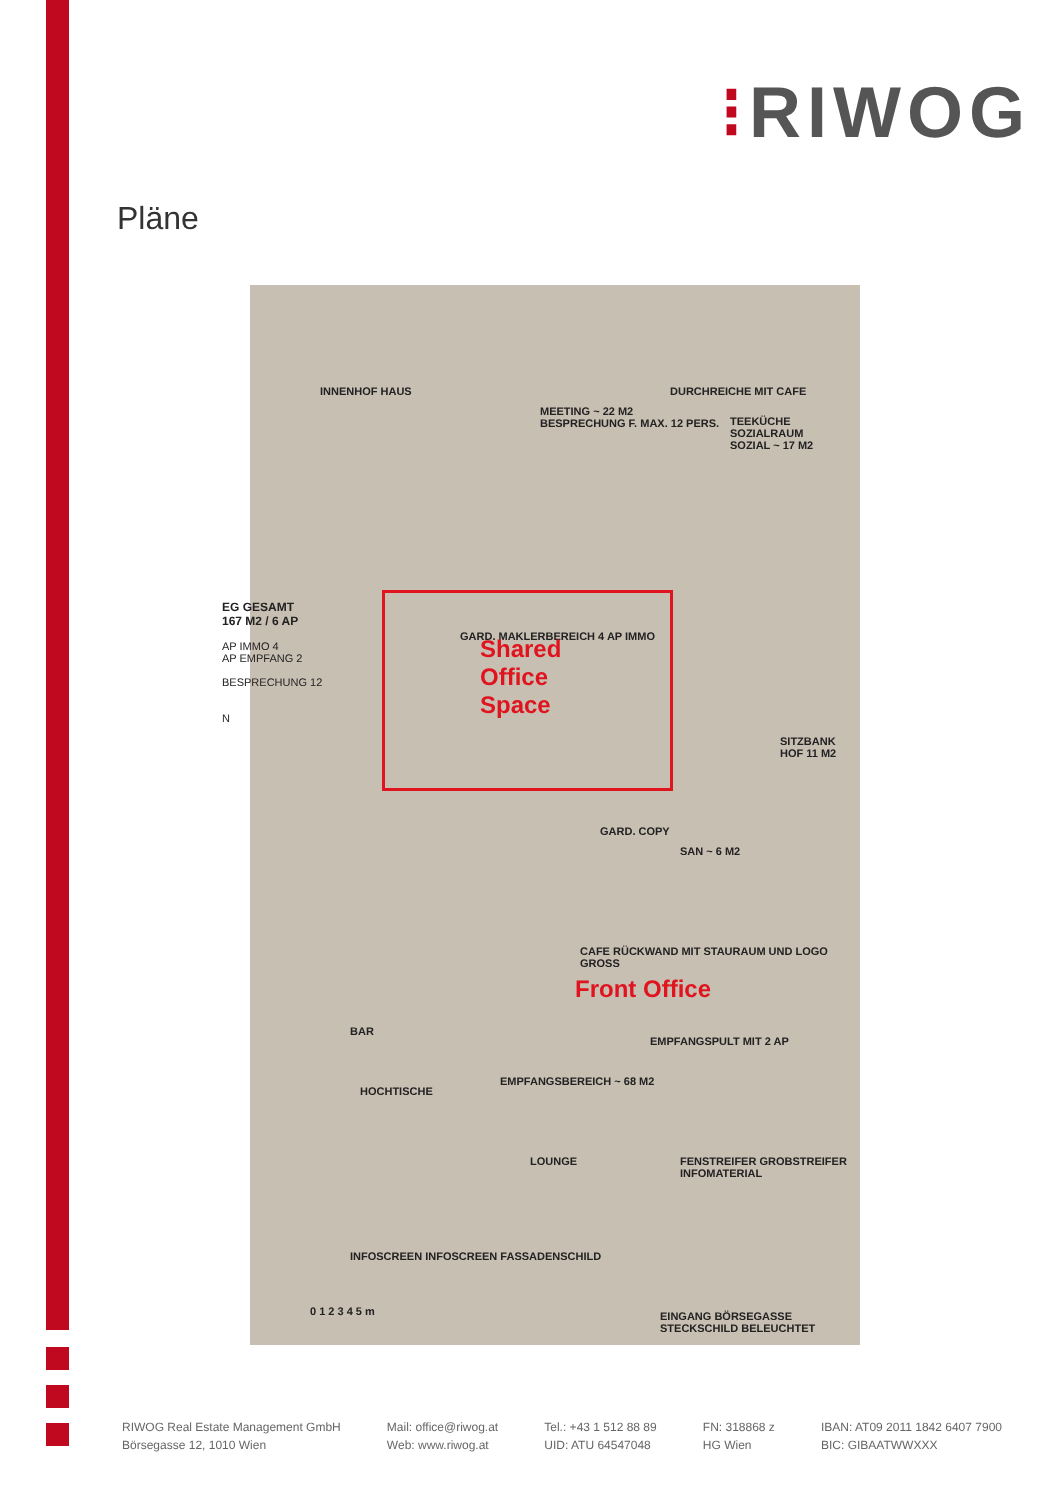⁝RIWOG
Pläne
MEETING ~ 22 M2
BESPRECHUNG F. MAX. 12 PERS.
DURCHREICHE MIT CAFE
TEEKÜCHE SOZIALRAUM
SOZIAL ~ 17 M2
INNENHOF HAUS
GARD. MAKLERBEREICH 4 AP IMMO
Shared
Office
Space
SITZBANK HOF 11 M2
GARD. COPY
SAN ~ 6 M2
CAFE RÜCKWAND MIT STAURAUM UND LOGO GROSS
Front Office
BAR
EMPFANGSPULT MIT 2 AP
EMPFANGSBEREICH ~ 68 M2
HOCHTISCHE
LOUNGE
FENSTREIFER GROBSTREIFER INFOMATERIAL
INFOSCREEN INFOSCREEN FASSADENSCHILD
0 1 2 3 4 5 m
EINGANG BÖRSEGASSE STECKSCHILD BELEUCHTET
EG GESAMT
167 M2 / 6 AP
AP IMMO 4
AP EMPFANG 2
BESPRECHUNG 12
N
RIWOG Real Estate Management GmbH
Börsegasse 12, 1010 Wien
Mail: office@riwog.at
Web: www.riwog.at
Tel.: +43 1 512 88 89
UID: ATU 64547048
FN: 318868 z
HG Wien
IBAN: AT09 2011 1842 6407 7900
BIC: GIBAATWWXXX